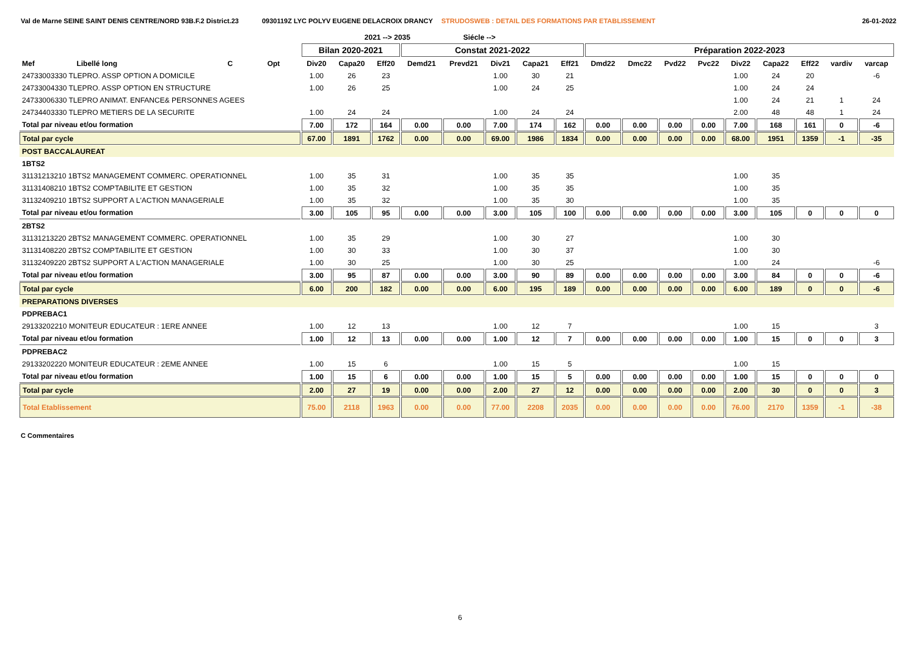Val de Marne SEINE SAINT DENIS CENTRE/NORD 93B.F.2 District.23 0930119Z LYC POLYV EUGENE DELACROIX DRANCY STRUDOSWEB : DETAIL DES FORMATIONS PAR ETABLISSEMENT 26-01-2022
| | | | | | 2021 --> 2035 | | | Siécle --> | | | | | | | | | | | | |
| --- | --- | --- | --- | --- | --- | --- | --- | --- | --- | --- | --- | --- | --- | --- | --- | --- | --- | --- | --- | --- |
| | | | | Bilan 2020-2021 | | | Constat 2021-2022 | | | | | Préparation 2022-2023 | | | | | | | | |
| Mef | Libellé long | C | Opt | Div20 | Capa20 | Eff20 | Demd21 | Prevd21 | Div21 | Capa21 | Eff21 | Dmd22 | Dmc22 | Pvd22 | Pvc22 | Div22 | Capa22 | Eff22 | vardiv | varcap |
| 24733003330 TLEPRO. ASSP OPTION A DOMICILE | | | | 1.00 | 26 | 23 | | | 1.00 | 30 | 21 | | | | | 1.00 | 24 | 20 | | -6 |
| 24733004330 TLEPRO. ASSP OPTION EN STRUCTURE | | | | 1.00 | 26 | 25 | | | 1.00 | 24 | 25 | | | | | 1.00 | 24 | 24 | | |
| 24733006330 TLEPRO ANIMAT. ENFANCE& PERSONNES AGEES | | | | | | | | | | | | | | | | 1.00 | 24 | 21 | 1 | 24 |
| 24734403330 TLEPRO METIERS DE LA SECURITE | | | | 1.00 | 24 | 24 | | | 1.00 | 24 | 24 | | | | | 2.00 | 48 | 48 | 1 | 24 |
| Total par niveau et/ou formation | | | | 7.00 | 172 | 164 | 0.00 | 0.00 | 7.00 | 174 | 162 | 0.00 | 0.00 | 0.00 | 0.00 | 7.00 | 168 | 161 | 0 | -6 |
| Total par cycle | | | | 67.00 | 1891 | 1762 | 0.00 | 0.00 | 69.00 | 1986 | 1834 | 0.00 | 0.00 | 0.00 | 0.00 | 68.00 | 1951 | 1359 | -1 | -35 |
| POST BACCALAUREAT | | | | | | | | | | | | | | | | | | | | |
| 1BTS2 | | | | | | | | | | | | | | | | | | | | |
| 31131213210 1BTS2 MANAGEMENT COMMERC. OPERATIONNEL | | | | 1.00 | 35 | 31 | | | 1.00 | 35 | 35 | | | | | 1.00 | 35 | | | |
| 31131408210 1BTS2 COMPTABILITE ET GESTION | | | | 1.00 | 35 | 32 | | | 1.00 | 35 | 35 | | | | | 1.00 | 35 | | | |
| 31132409210 1BTS2 SUPPORT A L'ACTION MANAGERIALE | | | | 1.00 | 35 | 32 | | | 1.00 | 35 | 30 | | | | | 1.00 | 35 | | | |
| Total par niveau et/ou formation | | | | 3.00 | 105 | 95 | 0.00 | 0.00 | 3.00 | 105 | 100 | 0.00 | 0.00 | 0.00 | 0.00 | 3.00 | 105 | 0 | 0 | 0 |
| 2BTS2 | | | | | | | | | | | | | | | | | | | | |
| 31131213220 2BTS2 MANAGEMENT COMMERC. OPERATIONNEL | | | | 1.00 | 35 | 29 | | | 1.00 | 30 | 27 | | | | | 1.00 | 30 | | | |
| 31131408220 2BTS2 COMPTABILITE ET GESTION | | | | 1.00 | 30 | 33 | | | 1.00 | 30 | 37 | | | | | 1.00 | 30 | | | |
| 31132409220 2BTS2 SUPPORT A L'ACTION MANAGERIALE | | | | 1.00 | 30 | 25 | | | 1.00 | 30 | 25 | | | | | 1.00 | 24 | | | -6 |
| Total par niveau et/ou formation | | | | 3.00 | 95 | 87 | 0.00 | 0.00 | 3.00 | 90 | 89 | 0.00 | 0.00 | 0.00 | 0.00 | 3.00 | 84 | 0 | 0 | -6 |
| Total par cycle | | | | 6.00 | 200 | 182 | 0.00 | 0.00 | 6.00 | 195 | 189 | 0.00 | 0.00 | 0.00 | 0.00 | 6.00 | 189 | 0 | 0 | -6 |
| PREPARATIONS DIVERSES | | | | | | | | | | | | | | | | | | | | |
| PDPREBAC1 | | | | | | | | | | | | | | | | | | | | |
| 29133202210 MONITEUR EDUCATEUR : 1ERE ANNEE | | | | 1.00 | 12 | 13 | | | 1.00 | 12 | 7 | | | | | 1.00 | 15 | | | 3 |
| Total par niveau et/ou formation | | | | 1.00 | 12 | 13 | 0.00 | 0.00 | 1.00 | 12 | 7 | 0.00 | 0.00 | 0.00 | 0.00 | 1.00 | 15 | 0 | 0 | 3 |
| PDPREBAC2 | | | | | | | | | | | | | | | | | | | | |
| 29133202220 MONITEUR EDUCATEUR : 2EME ANNEE | | | | 1.00 | 15 | 6 | | | 1.00 | 15 | 5 | | | | | 1.00 | 15 | | | |
| Total par niveau et/ou formation | | | | 1.00 | 15 | 6 | 0.00 | 0.00 | 1.00 | 15 | 5 | 0.00 | 0.00 | 0.00 | 0.00 | 1.00 | 15 | 0 | 0 | 0 |
| Total par cycle | | | | 2.00 | 27 | 19 | 0.00 | 0.00 | 2.00 | 27 | 12 | 0.00 | 0.00 | 0.00 | 0.00 | 2.00 | 30 | 0 | 0 | 3 |
| Total Etablissement | | | | 75.00 | 2118 | 1963 | 0.00 | 0.00 | 77.00 | 2208 | 2035 | 0.00 | 0.00 | 0.00 | 0.00 | 76.00 | 2170 | 1359 | -1 | -38 |
C Commentaires
6